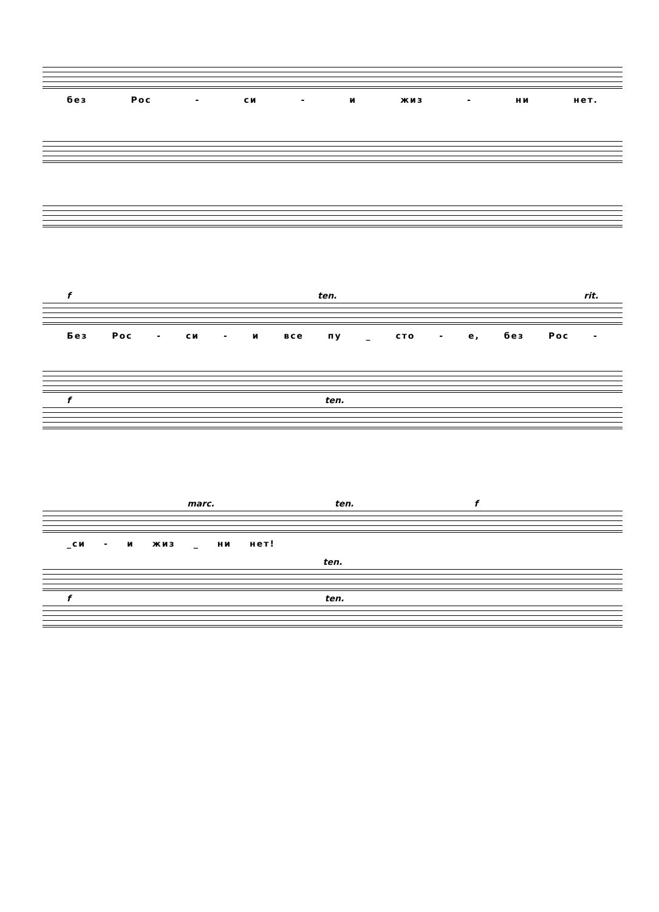без Рос - си - и жиз - ни нет.
f ten. rit.
Без Рос - си - и все пу _ сто - е, без Рос -
f ten.
marc. ten. f
_си - и жиз _ ни нет!
ten.
f ten.